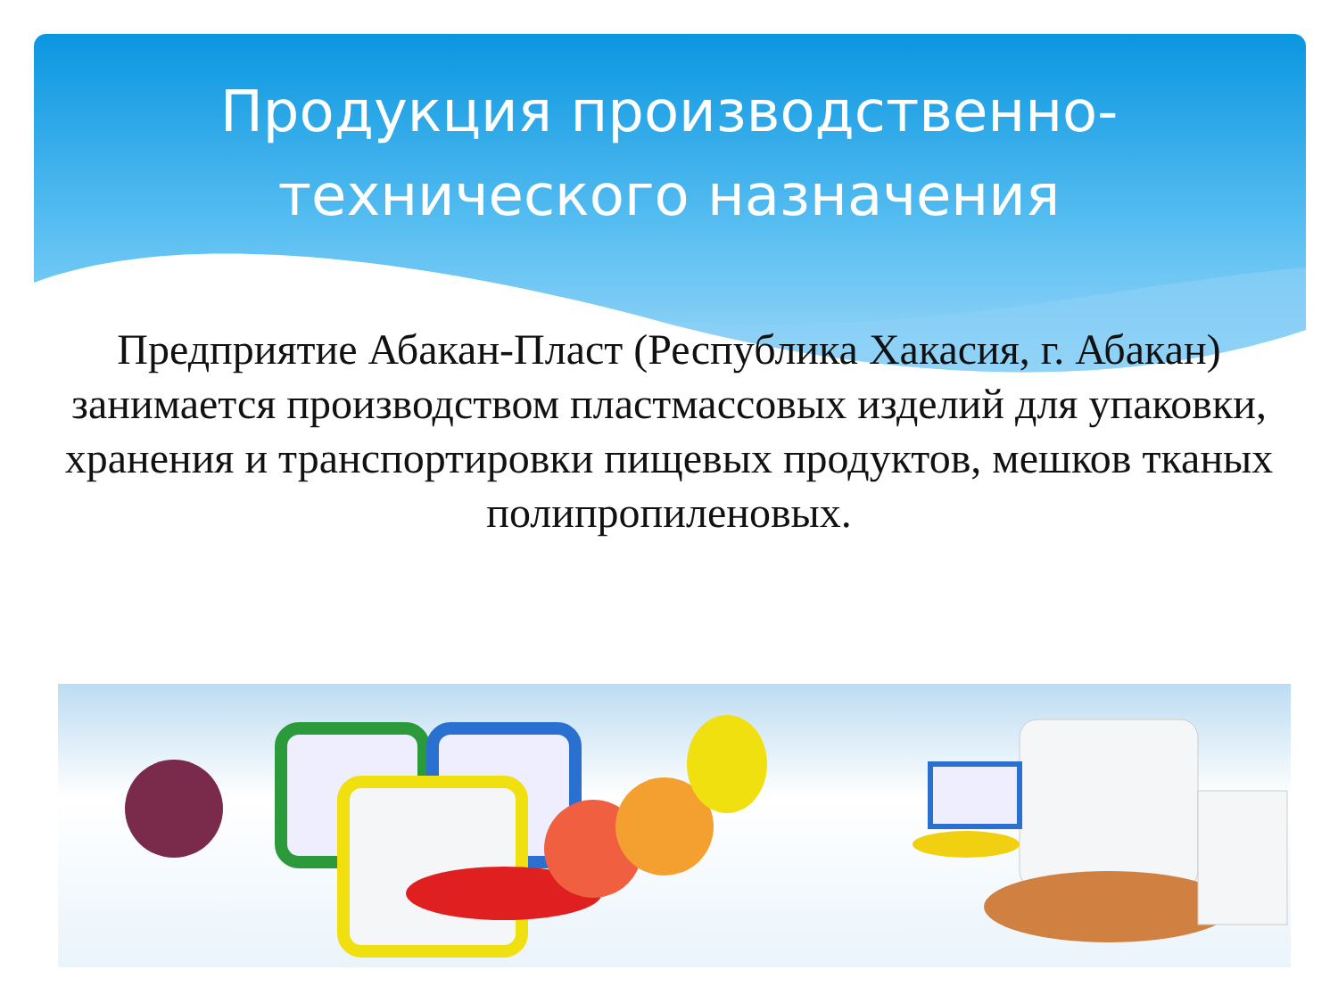Продукция производственно-
технического назначения
Предприятие Абакан-Пласт (Республика Хакасия, г. Абакан) занимается производством пластмассовых изделий для упаковки, хранения и транспортировки пищевых продуктов, мешков тканых полипропиленовых.